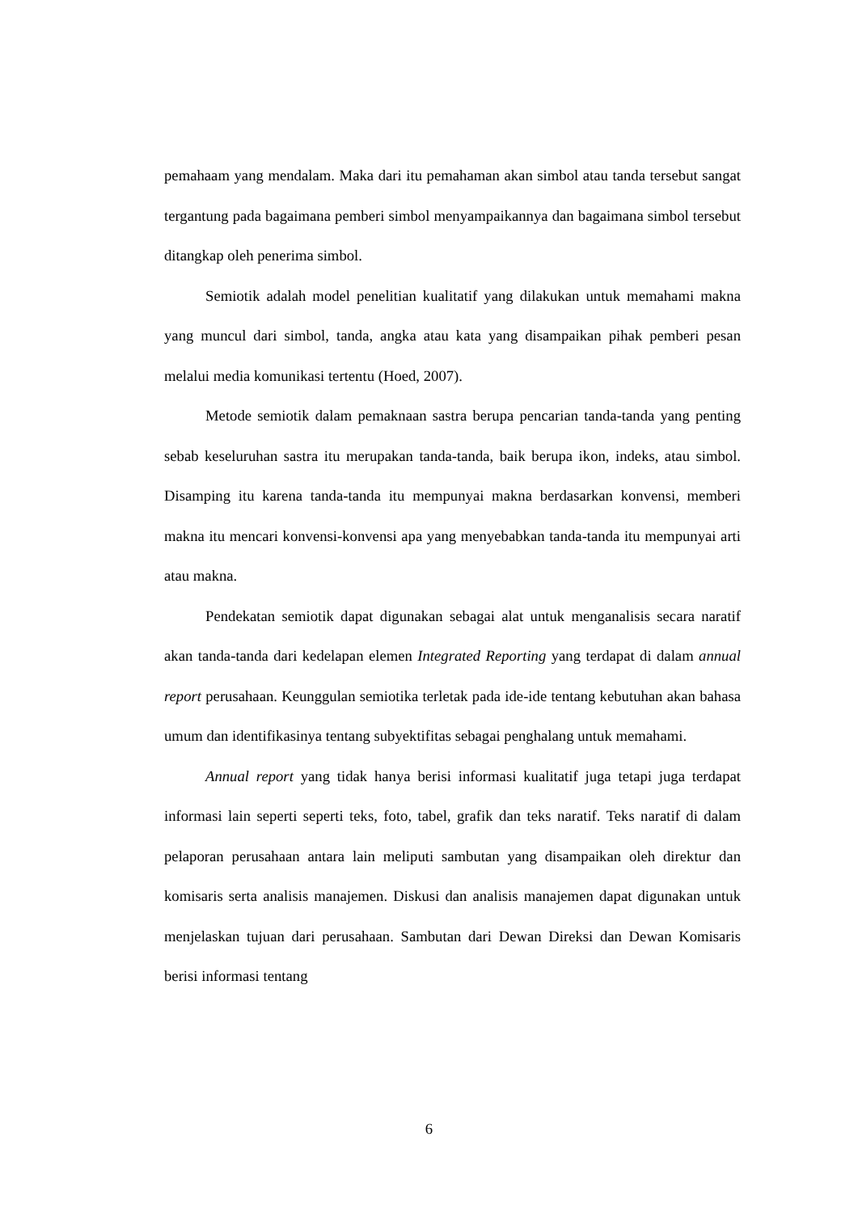pemahaam yang mendalam. Maka dari itu pemahaman akan simbol atau tanda tersebut sangat tergantung pada bagaimana pemberi simbol menyampaikannya dan bagaimana simbol tersebut ditangkap oleh penerima simbol.
Semiotik adalah model penelitian kualitatif yang dilakukan untuk memahami makna yang muncul dari simbol, tanda, angka atau kata yang disampaikan pihak pemberi pesan melalui media komunikasi tertentu (Hoed, 2007).
Metode semiotik dalam pemaknaan sastra berupa pencarian tanda-tanda yang penting sebab keseluruhan sastra itu merupakan tanda-tanda, baik berupa ikon, indeks, atau simbol. Disamping itu karena tanda-tanda itu mempunyai makna berdasarkan konvensi, memberi makna itu mencari konvensi-konvensi apa yang menyebabkan tanda-tanda itu mempunyai arti atau makna.
Pendekatan semiotik dapat digunakan sebagai alat untuk menganalisis secara naratif akan tanda-tanda dari kedelapan elemen Integrated Reporting yang terdapat di dalam annual report perusahaan. Keunggulan semiotika terletak pada ide-ide tentang kebutuhan akan bahasa umum dan identifikasinya tentang subyektifitas sebagai penghalang untuk memahami.
Annual report yang tidak hanya berisi informasi kualitatif juga tetapi juga terdapat informasi lain seperti seperti teks, foto, tabel, grafik dan teks naratif. Teks naratif di dalam pelaporan perusahaan antara lain meliputi sambutan yang disampaikan oleh direktur dan komisaris serta analisis manajemen. Diskusi dan analisis manajemen dapat digunakan untuk menjelaskan tujuan dari perusahaan. Sambutan dari Dewan Direksi dan Dewan Komisaris berisi informasi tentang
6